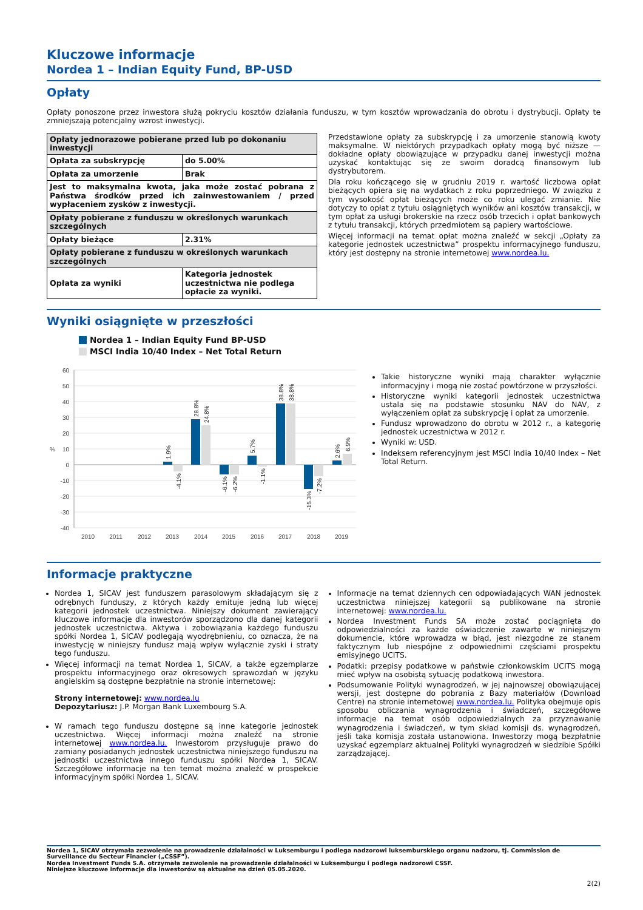Kluczowe informacje
Nordea 1 – Indian Equity Fund, BP-USD
Opłaty
Opłaty ponoszone przez inwestora służą pokryciu kosztów działania funduszu, w tym kosztów wprowadzania do obrotu i dystrybucji. Opłaty te zmniejszają potencjalny wzrost inwestycji.
| Opłaty jednorazowe pobierane przed lub po dokonaniu inwestycji | |
| Opłata za subskrypcję | do 5.00% |
| Opłata za umorzenie | Brak |
| Jest to maksymalna kwota, jaka może zostać pobrana z Państwa środków przed ich zainwestowaniem / przed wypłaceniem zysków z inwestycji. | |
| Opłaty pobierane z funduszu w określonych warunkach szczególnych | |
| Opłaty bieżące | 2.31% |
| Opłaty pobierane z funduszu w określonych warunkach szczególnych | |
| Opłata za wyniki | Kategoria jednostek uczestnictwa nie podlega opłacie za wyniki. |
Przedstawione opłaty za subskrypcję i za umorzenie stanowią kwoty maksymalne. W niektórych przypadkach opłaty mogą być niższe — dokładne opłaty obowiązujące w przypadku danej inwestycji można uzyskać kontaktując się ze swoim doradcą finansowym lub dystrybutorem.
Dla roku kończącego się w grudniu 2019 r. wartość liczbowa opłat bieżących opiera się na wydatkach z roku poprzedniego. W związku z tym wysokość opłat bieżących może co roku ulegać zmianie. Nie dotyczy to opłat z tytułu osiągniętych wyników ani kosztów transakcji, w tym opłat za usługi brokerskie na rzecz osób trzecich i opłat bankowych z tytułu transakcji, których przedmiotem są papiery wartościowe.
Więcej informacji na temat opłat można znaleźć w sekcji „Opłaty za kategorie jednostek uczestnictwa” prospektu informacyjnego funduszu, który jest dostępny na stronie internetowej www.nordea.lu.
Wyniki osiągnięte w przeszłości
Nordea 1 – Indian Equity Fund BP-USD
MSCI India 10/40 Index – Net Total Return
60
50
40
30
20
10
0
-10
-20
-30
-40
%
1.9%
-4.1%
28.8%
24.8%
-6.1%
-6.2%
5.7%
-1.1%
38.8%
38.8%
-15.3%
-7.2%
2.6%
6.9%
2010
2011
2012
2013
2014
2015
2016
2017
2018
2019
Takie historyczne wyniki mają charakter wyłącznie informacyjny i mogą nie zostać powtórzone w przyszłości.
Historyczne wyniki kategorii jednostek uczestnictwa ustala się na podstawie stosunku NAV do NAV, z wyłączeniem opłat za subskrypcję i opłat za umorzenie.
Fundusz wprowadzono do obrotu w 2012 r., a kategorię jednostek uczestnictwa w 2012 r.
Wyniki w: USD.
Indeksem referencyjnym jest MSCI India 10/40 Index – Net Total Return.
Informacje praktyczne
Nordea 1, SICAV jest funduszem parasolowym składającym się z odrębnych funduszy, z których każdy emituje jedną lub więcej kategorii jednostek uczestnictwa. Niniejszy dokument zawierający kluczowe informacje dla inwestorów sporządzono dla danej kategorii jednostek uczestnictwa. Aktywa i zobowiązania każdego funduszu spółki Nordea 1, SICAV podlegają wyodrębnieniu, co oznacza, że na inwestycję w niniejszy fundusz mają wpływ wyłącznie zyski i straty tego funduszu.
Więcej informacji na temat Nordea 1, SICAV, a także egzemplarze prospektu informacyjnego oraz okresowych sprawozdań w języku angielskim są dostępne bezpłatnie na stronie internetowej:
Strony internetowej: www.nordea.lu
Depozytariusz: J.P. Morgan Bank Luxembourg S.A.
W ramach tego funduszu dostępne są inne kategorie jednostek uczestnictwa. Więcej informacji można znaleźć na stronie internetowej www.nordea.lu. Inwestorom przysługuje prawo do zamiany posiadanych jednostek uczestnictwa niniejszego funduszu na jednostki uczestnictwa innego funduszu spółki Nordea 1, SICAV. Szczegółowe informacje na ten temat można znaleźć w prospekcie informacyjnym spółki Nordea 1, SICAV.
Informacje na temat dziennych cen odpowiadających WAN jednostek uczestnictwa niniejszej kategorii są publikowane na stronie internetowej: www.nordea.lu.
Nordea Investment Funds SA może zostać pociągnięta do odpowiedzialności za każde oświadczenie zawarte w niniejszym dokumencie, które wprowadza w błąd, jest niezgodne ze stanem faktycznym lub niespójne z odpowiednimi częściami prospektu emisyjnego UCITS.
Podatki: przepisy podatkowe w państwie członkowskim UCITS mogą mieć wpływ na osobistą sytuację podatkową inwestora.
Podsumowanie Polityki wynagrodzeń, w jej najnowszej obowiązującej wersji, jest dostępne do pobrania z Bazy materiałów (Download Centre) na stronie internetowej www.nordea.lu. Polityka obejmuje opis sposobu obliczania wynagrodzenia i świadczeń, szczegółowe informacje na temat osób odpowiedzialnych za przyznawanie wynagrodzenia i świadczeń, w tym skład komisji ds. wynagrodzeń, jeśli taka komisja została ustanowiona. Inwestorzy mogą bezpłatnie uzyskać egzemplarz aktualnej Polityki wynagrodzeń w siedzibie Spółki zarządzającej.
Nordea 1, SICAV otrzymała zezwolenie na prowadzenie działalności w Luksemburgu i podlega nadzorowi luksemburskiego organu nadzoru, tj. Commission de Surveillance du Secteur Financier („CSSF”).
Nordea Investment Funds S.A. otrzymała zezwolenie na prowadzenie działalności w Luksemburgu i podlega nadzorowi CSSF.
Niniejsze kluczowe informacje dla inwestorów są aktualne na dzień 05.05.2020.
2(2)